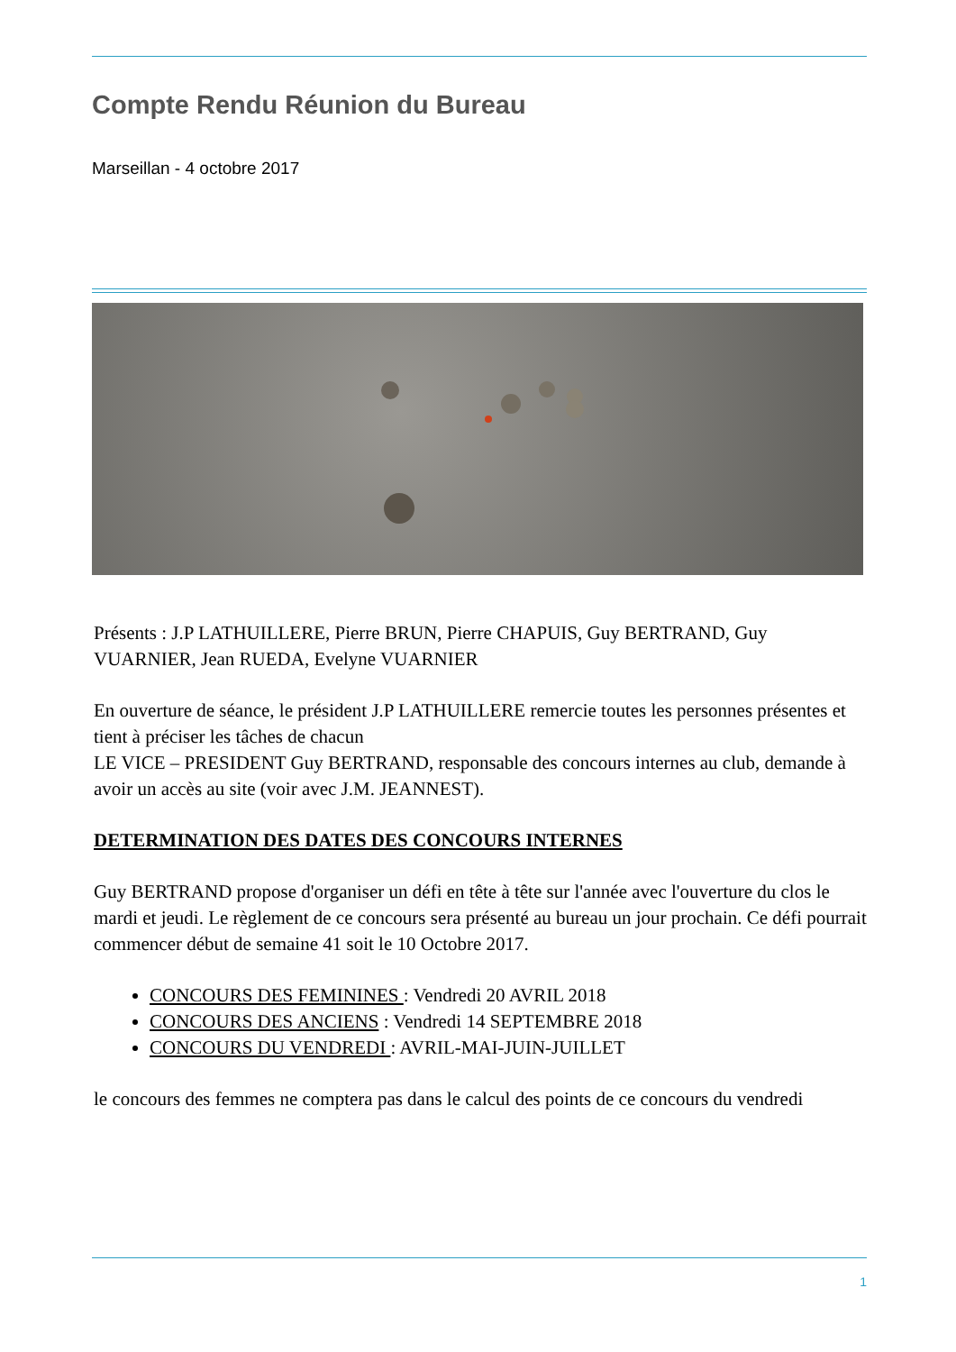Compte Rendu Réunion du Bureau
Marseillan - 4 octobre 2017
Présents : J.P LATHUILLERE, Pierre BRUN, Pierre CHAPUIS, Guy BERTRAND, Guy VUARNIER, Jean RUEDA, Evelyne VUARNIER
En ouverture de séance, le président J.P LATHUILLERE remercie toutes les personnes présentes et tient à préciser les tâches de chacun
LE VICE – PRESIDENT Guy BERTRAND, responsable des concours internes au club, demande à avoir un accès au site (voir avec J.M. JEANNEST).
DETERMINATION DES DATES DES CONCOURS INTERNES
Guy BERTRAND propose d'organiser un défi en tête à tête sur l'année avec l'ouverture du clos le mardi et jeudi. Le règlement de ce concours sera présenté au bureau un jour prochain. Ce défi pourrait commencer début de semaine 41 soit le 10 Octobre 2017.
CONCOURS DES FEMININES : Vendredi 20 AVRIL 2018
CONCOURS DES ANCIENS : Vendredi 14 SEPTEMBRE 2018
CONCOURS DU VENDREDI : AVRIL-MAI-JUIN-JUILLET
le concours des femmes ne comptera pas dans le calcul des points de ce concours du vendredi
1